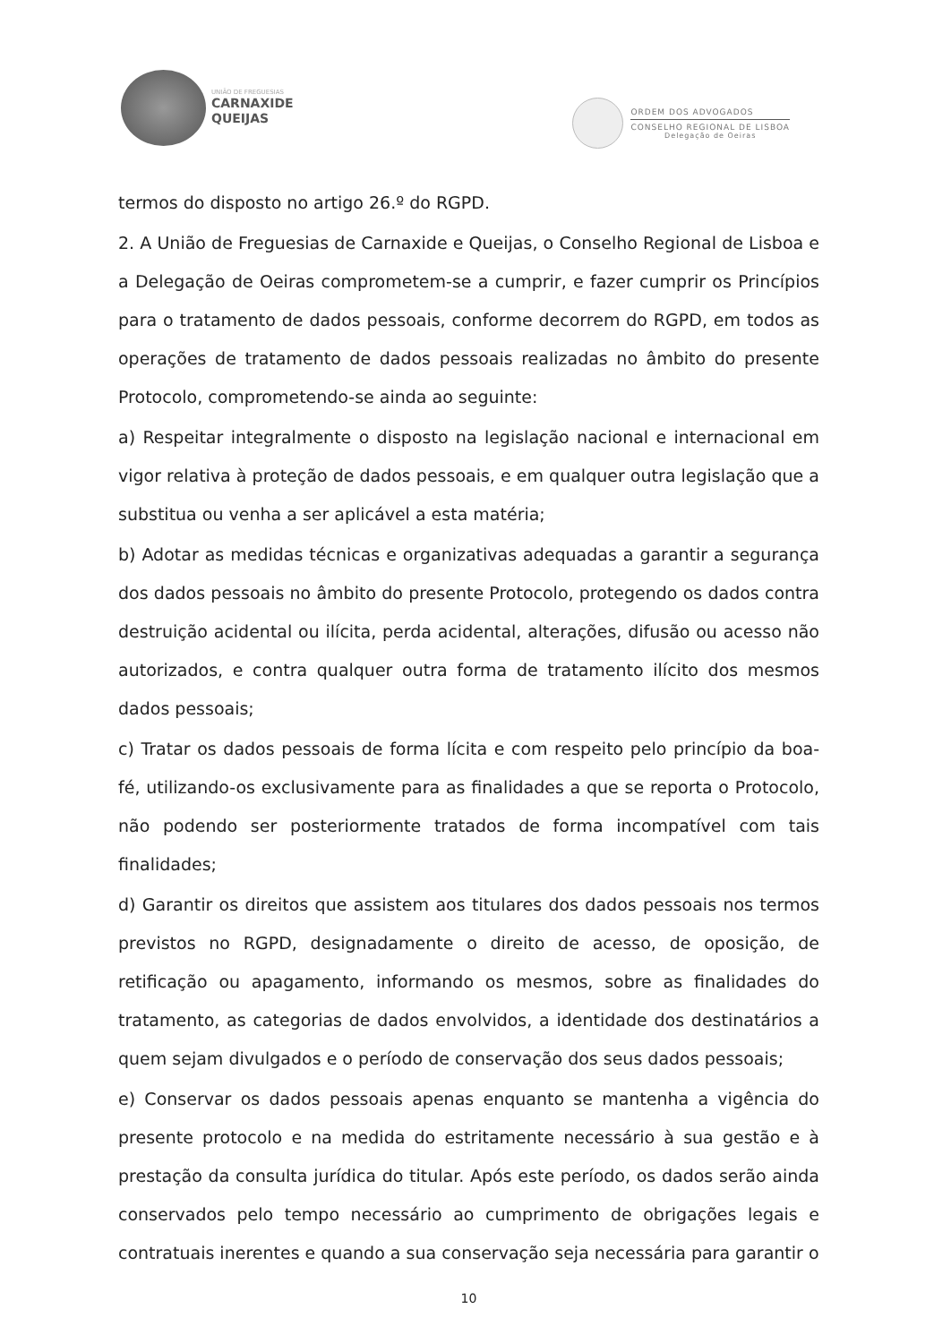UNIÃO DE FREGUESIAS
CARNAXIDE
QUEIJAS
ORDEM DOS ADVOGADOS
CONSELHO REGIONAL DE LISBOA
Delegação de Oeiras
termos do disposto no artigo 26.º do RGPD.
2. A União de Freguesias de Carnaxide e Queijas, o Conselho Regional de Lisboa e a Delegação de Oeiras comprometem-se a cumprir, e fazer cumprir os Princípios para o tratamento de dados pessoais, conforme decorrem do RGPD, em todos as operações de tratamento de dados pessoais realizadas no âmbito do presente Protocolo, comprometendo-se ainda ao seguinte:
a) Respeitar integralmente o disposto na legislação nacional e internacional em vigor relativa à proteção de dados pessoais, e em qualquer outra legislação que a substitua ou venha a ser aplicável a esta matéria;
b) Adotar as medidas técnicas e organizativas adequadas a garantir a segurança dos dados pessoais no âmbito do presente Protocolo, protegendo os dados contra destruição acidental ou ilícita, perda acidental, alterações, difusão ou acesso não autorizados, e contra qualquer outra forma de tratamento ilícito dos mesmos dados pessoais;
c) Tratar os dados pessoais de forma lícita e com respeito pelo princípio da boa-fé, utilizando-os exclusivamente para as finalidades a que se reporta o Protocolo, não podendo ser posteriormente tratados de forma incompatível com tais finalidades;
d) Garantir os direitos que assistem aos titulares dos dados pessoais nos termos previstos no RGPD, designadamente o direito de acesso, de oposição, de retificação ou apagamento, informando os mesmos, sobre as finalidades do tratamento, as categorias de dados envolvidos, a identidade dos destinatários a quem sejam divulgados e o período de conservação dos seus dados pessoais;
e) Conservar os dados pessoais apenas enquanto se mantenha a vigência do presente protocolo e na medida do estritamente necessário à sua gestão e à prestação da consulta jurídica do titular. Após este período, os dados serão ainda conservados pelo tempo necessário ao cumprimento de obrigações legais e contratuais inerentes e quando a sua conservação seja necessária para garantir o
10